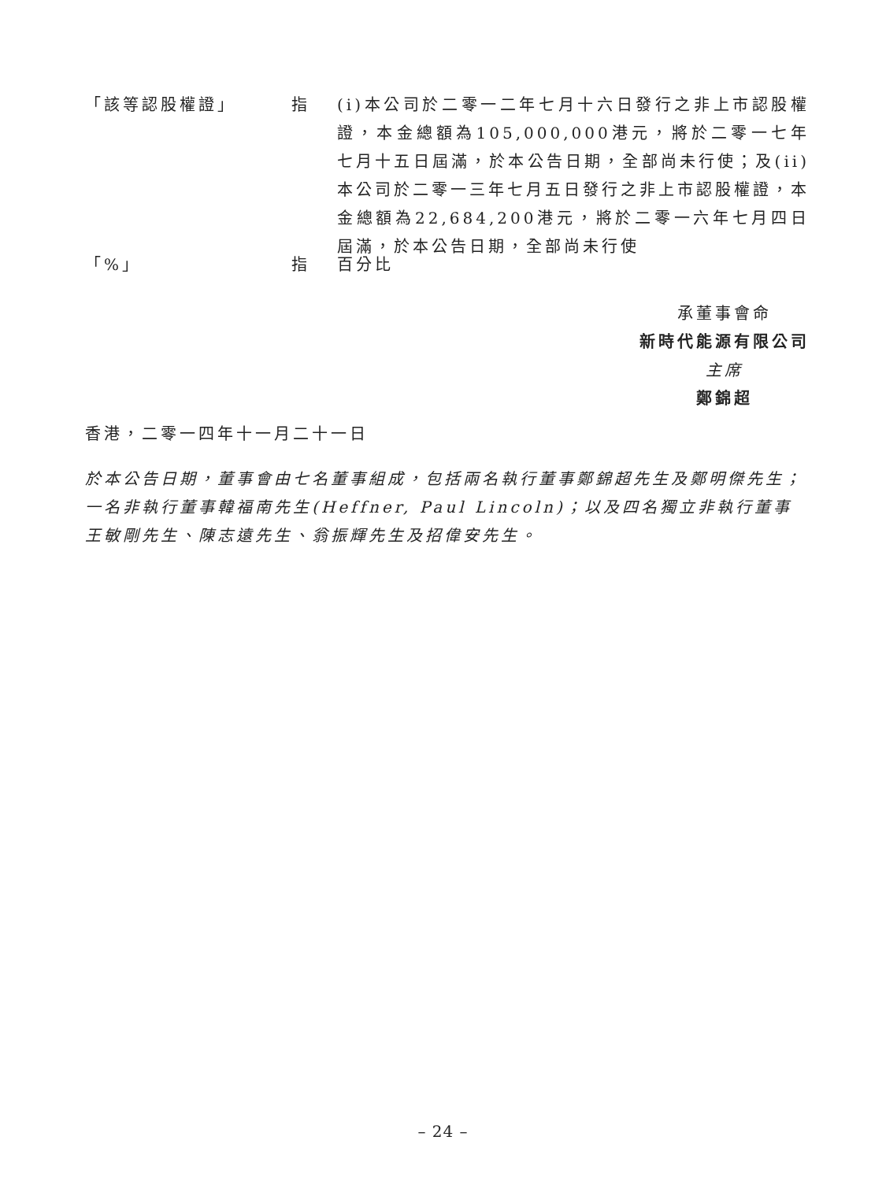「該等認股權證」 指 (i)本公司於二零一二年七月十六日發行之非上市認股權證，本金總額為105,000,000港元，將於二零一七年七月十五日屆滿，於本公告日期，全部尚未行使；及(ii)本公司於二零一三年七月五日發行之非上市認股權證，本金總額為22,684,200港元，將於二零一六年七月四日屆滿，於本公告日期，全部尚未行使
「%」 指 百分比
承董事會命
新時代能源有限公司
主席
鄭錦超
香港，二零一四年十一月二十一日
於本公告日期，董事會由七名董事組成，包括兩名執行董事鄭錦超先生及鄭明傑先生；一名非執行董事韓福南先生(Heffner, Paul Lincoln)；以及四名獨立非執行董事王敏剛先生、陳志遠先生、翁振輝先生及招偉安先生。
– 24 –